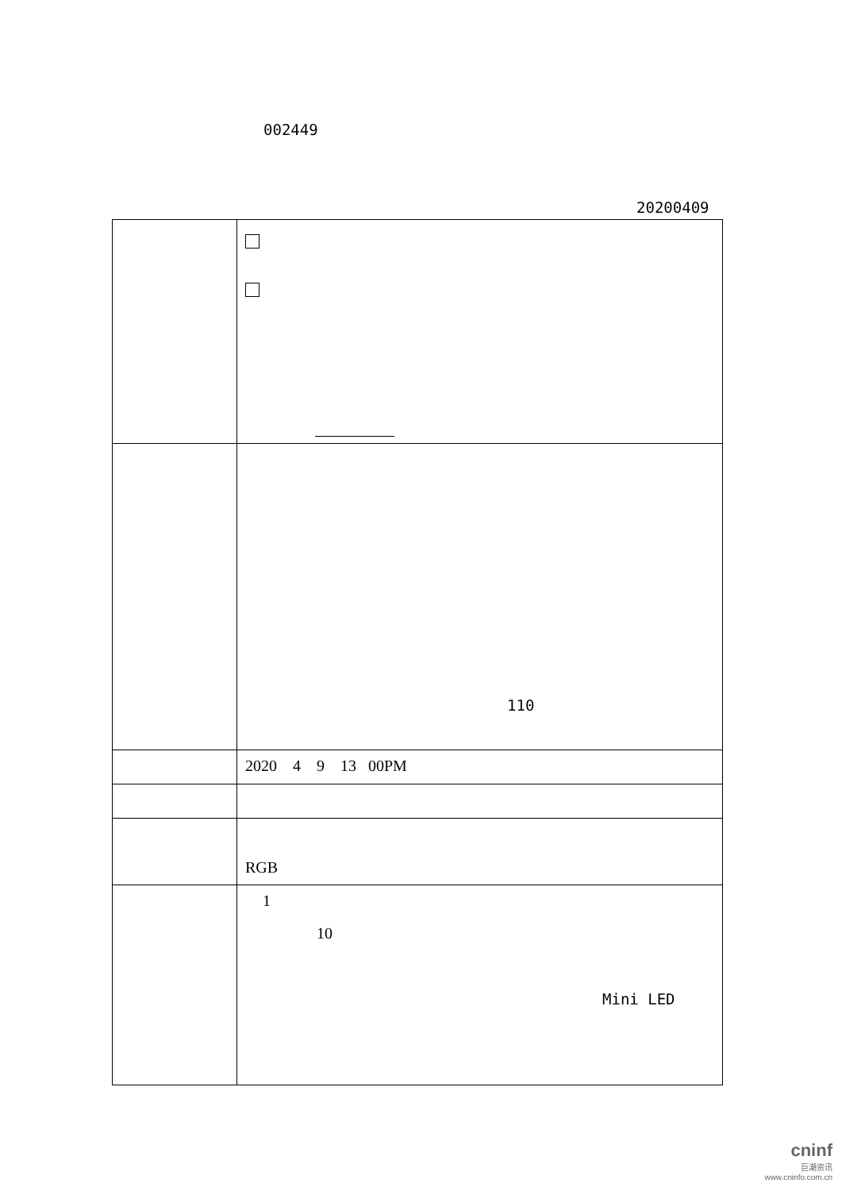002449
20200409
| | 110 |
| | 2020 4 9 13 00PM |
| | RGB |
| | 1 10 Mini LED |
cninf
巨潮资讯
www.cninfo.com.cn